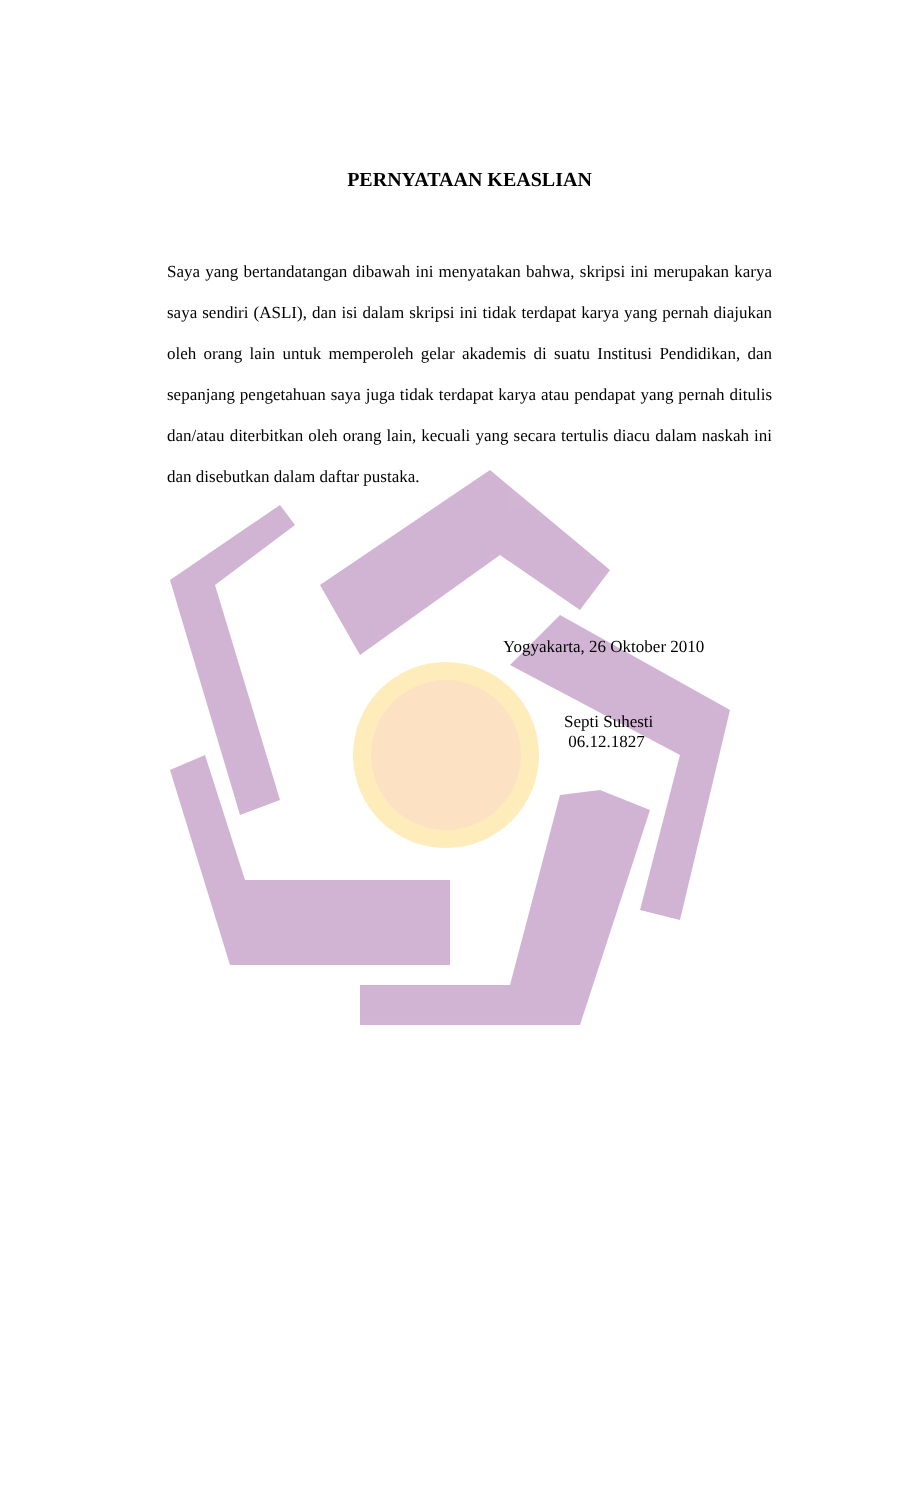PERNYATAAN KEASLIAN
Saya yang bertandatangan dibawah ini menyatakan bahwa, skripsi ini merupakan karya saya sendiri (ASLI), dan isi dalam skripsi ini tidak terdapat karya yang pernah diajukan oleh orang lain untuk memperoleh gelar akademis di suatu Institusi Pendidikan, dan sepanjang pengetahuan saya juga tidak terdapat karya atau pendapat yang pernah ditulis dan/atau diterbitkan oleh orang lain, kecuali yang secara tertulis diacu dalam naskah ini dan disebutkan dalam daftar pustaka.
Yogyakarta, 26 Oktober 2010
Septi Suhesti
06.12.1827